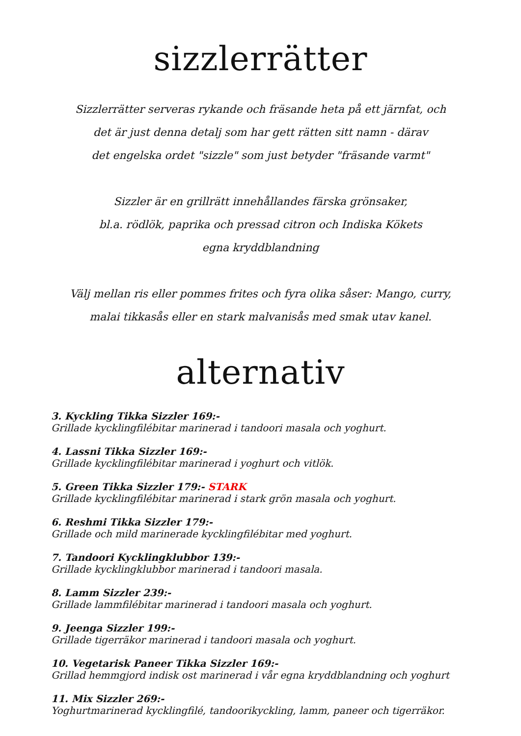sizzlerrätter
Sizzlerrätter serveras rykande och fräsande heta på ett järnfat, och
det är just denna detalj som har gett rätten sitt namn - därav
det engelska ordet "sizzle" som just betyder "fräsande varmt"
Sizzler är en grillrätt innehållandes färska grönsaker,
bl.a. rödlök, paprika och pressad citron och Indiska Kökets
egna kryddblandning
Välj mellan ris eller pommes frites och fyra olika såser: Mango, curry,
malai tikkasås eller en stark malvanisås med smak utav kanel.
alternativ
3. Kyckling Tikka Sizzler 169:-
Grillade kycklingfilébitar marinerad i tandoori masala och yoghurt.
4. Lassni Tikka Sizzler 169:-
Grillade kycklingfilébitar marinerad i yoghurt och vitlök.
5. Green Tikka Sizzler 179:- STARK
Grillade kycklingfilébitar marinerad i stark grön masala och yoghurt.
6. Reshmi Tikka Sizzler 179:-
Grillade och mild marinerade kycklingfilébitar med yoghurt.
7. Tandoori Kycklingklubbor 139:-
Grillade kycklingklubbor marinerad i tandoori masala.
8. Lamm Sizzler 239:-
Grillade lammfilébitar marinerad i tandoori masala och yoghurt.
9. Jeenga Sizzler 199:-
Grillade tigerräkor marinerad i tandoori masala och yoghurt.
10. Vegetarisk Paneer Tikka Sizzler 169:-
Grillad hemmgjord indisk ost marinerad i vår egna kryddblandning och yoghurt
11. Mix Sizzler 269:-
Yoghurtmarinerad kycklingfilé, tandoorikyckling, lamm, paneer och tigerräkor.